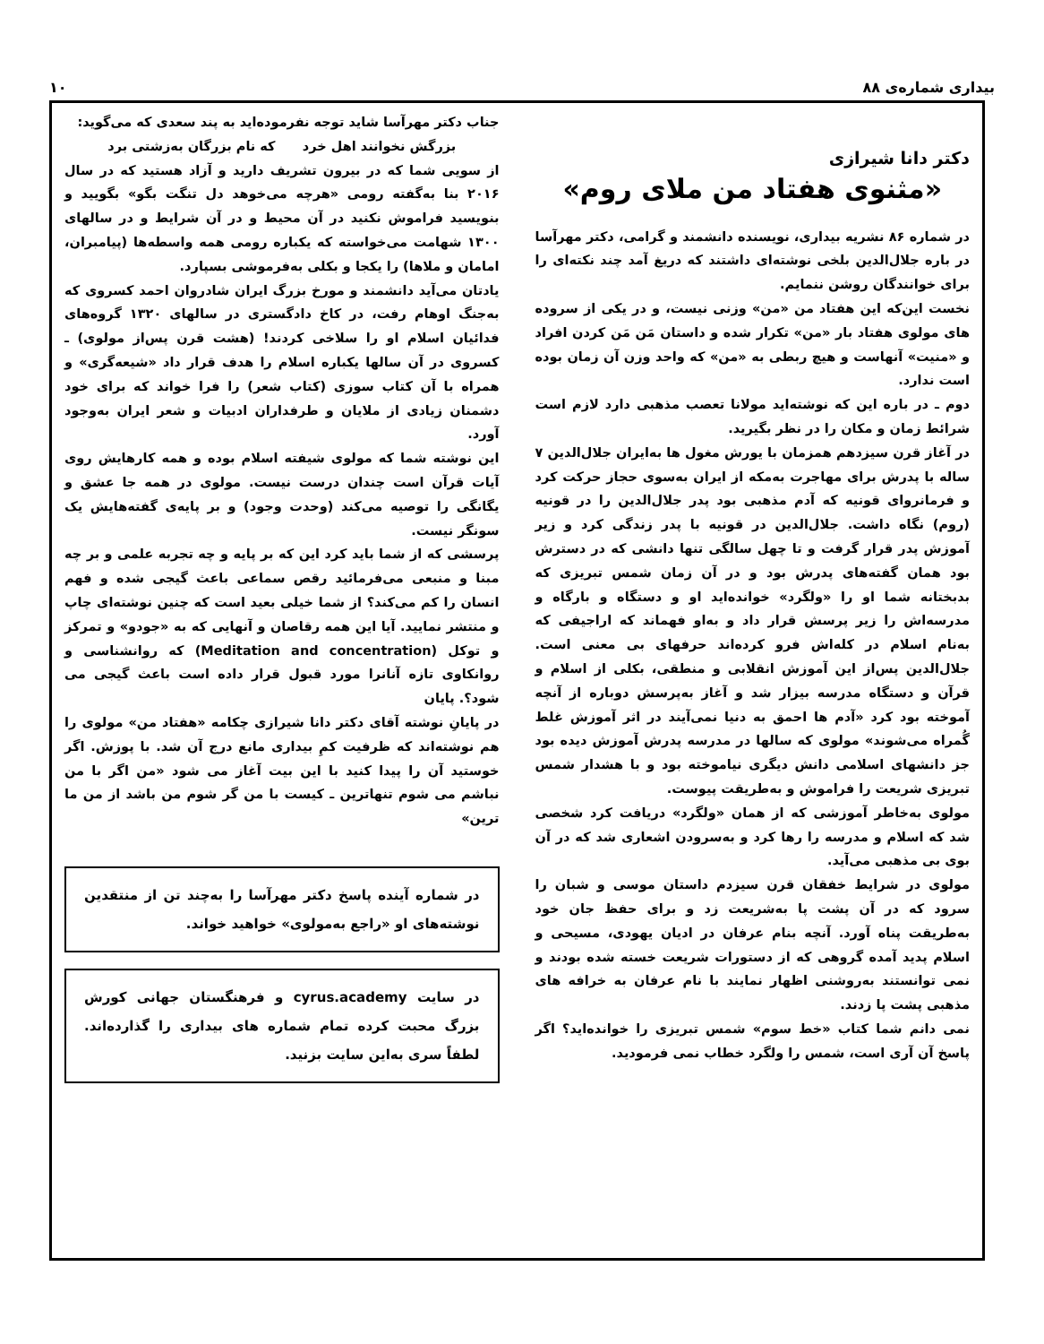بیداری شماره‌ی ۸۸ ۱۰
دکتر دانا شیرازی
«مثنوی هفتاد من ملای روم»
در شماره ۸۶ نشریه بیداری، نویسنده دانشمند و گرامی، دکتر مهرآسا در باره جلال‌الدین بلخی نوشته‌ای داشتند که دریغ آمد چند نکته‌ای را برای خوانندگان روشن ننمایم.
نخست این‌که این هفتاد من «من» وزنی نیست، و در یکی از سروده های مولوی هفتاد بار «من» تکرار شده و داستان مَن مَن کردن افراد و «منیت» آنهاست و هیچ ربطی به «من» که واحد وزن آن زمان بوده است ندارد.
دوم ـ در باره این که نوشته‌اید مولانا تعصب مذهبی دارد لازم است شرائط زمان و مکان را در نظر بگیرید.
در آغاز قرن سیزدهم همزمان با یورش مغول ها به‌ایران جلال‌الدین ۷ ساله با پدرش برای مهاجرت به‌مکه از ایران به‌سوی حجاز حرکت کرد و فرمانروای قونیه که آدم مذهبی بود پدر جلال‌الدین را در قونیه (روم) نگاه داشت. جلال‌الدین در قونیه با پدر زندگی کرد و زیر آموزش پدر قرار گرفت و تا چهل سالگی تنها دانشی که در دسترش بود همان گفته‌های پدرش بود و در آن زمان شمس تبریزی که بدبختانه شما او را «ولگرد» خوانده‌اید او و دستگاه و بارگاه و مدرسه‌اش را زیر پرسش قرار داد و به‌او فهماند که اراجیفی که به‌نام اسلام در کله‌اش فرو کرده‌اند حرفهای بی معنی است. جلال‌الدین پس‌از این آموزش انقلابی و منطقی، بکلی از اسلام و قرآن و دستگاه مدرسه بیزار شد و آغاز به‌پرسش دوباره از آنچه آموخته بود کرد «آدم ها احمق به دنیا نمی‌آیند در اثر آموزش غلط گُمراه می‌شوند» مولوی که سالها در مدرسه پدرش آموزش دیده بود جز دانشهای اسلامی دانش دیگری نیاموخته بود و با هشدار شمس تبریزی شریعت را فراموش و به‌طریقت پیوست.
مولوی به‌خاطر آموزشی که از همان «ولگرد» دریافت کرد شخصی شد که اسلام و مدرسه را رها کرد و به‌سرودن اشعاری شد که در آن بوی بی مذهبی می‌آید.
مولوی در شرایط خفقان قرن سیزدم داستان موسی و شبان را سرود که در آن پشت پا به‌شریعت زد و برای حفظ جان خود به‌طریقت پناه آورد. آنچه بنام عرفان در ادیان یهودی، مسیحی و اسلام پدید آمده گروهی که از دستورات شریعت خسته شده بودند و نمی توانستند به‌روشنی اظهار نمایند با نام عرفان به خرافه های مذهبی پشت پا زدند.
نمی دانم شما کتاب «خط سوم» شمس تبریزی را خوانده‌اید؟ اگر پاسخ آن آری است، شمس را ولگرد خطاب نمی فرمودید.
جناب دکتر مهرآسا شاید توجه نفرموده‌اید به پند سعدی که می‌گوید:
بزرگش نخوانند اهل خرد که نام بزرگان به‌زشتی برد
از سویی شما که در بیرون تشریف دارید و آزاد هستید که در سال ۲۰۱۶ بنا به‌گفته رومی «هرچه می‌خوهد دل تنگت بگو» بگویید و بنویسید فراموش نکنید در آن محیط و در آن شرایط و در سالهای ۱۳۰۰ شهامت می‌خواسته که یکباره رومی همه واسطه‌ها (پیامبران، امامان و ملاها) را یکجا و بکلی به‌فرموشی بسپارد.
یادتان می‌آید دانشمند و مورخ بزرگ ایران شادروان احمد کسروی که به‌جنگ اوهام رفت، در کاخ دادگستری در سالهای ۱۳۲۰ گروه‌های فدائیان اسلام او را سلاخی کردند! (هشت قرن پس‌از مولوی) ـ کسروی در آن سالها یکباره اسلام را هدف قرار داد «شیعه‌گری» و همراه با آن کتاب سوزی (کتاب شعر) را فرا خواند که برای خود دشمنان زیادی از ملایان و طرفداران ادبیات و شعر ایران به‌وجود آورد.
این نوشته شما که مولوی شیفته اسلام بوده و همه کارهایش روی آیات قرآن است چندان درست نیست. مولوی در همه جا عشق و یگانگی را توصیه می‌کند (وحدت وجود) و بر پایه‌ی گفته‌هایش یک سونگر نیست.
پرسشی که از شما باید کرد این که بر پایه و چه تجربه علمی و بر چه مبنا و منبعی می‌فرمائید رقص سماعی باعث گیجی شده و فهم انسان را کم می‌کند؟ از شما خیلی بعید است که چنین نوشته‌ای چاپ و منتشر نمایید. آیا این همه رقاصان و آنهایی که به «جودو» و تمرکز و توکل (Meditation and concentration) که روانشناسی و روانکاوی تازه آنانرا مورد قبول قرار داده است باعث گیجی می شود؟. پایان
در پایانِ نوشته آقای دکتر دانا شیرازی چکامه «هفتاد من» مولوی را هم نوشته‌اند که ظرفیت کمِ بیداری مانع درج آن شد. با پوزش. اگر خوستید آن را پیدا کنید با این بیت آغاز می شود «من اگر با من نباشم می شوم تنهاترین ـ کیست با من گر شوم من باشد از من ما ترین»
در شماره آینده پاسخ دکتر مهرآسا را به‌چند تن از منتقدین نوشته‌های او «راجع به‌مولوی» خواهید خواند.
در سایت cyrus.academy و فرهنگستان جهانی کورش بزرگ محبت کرده تمام شماره های بیداری را گذارده‌اند. لطفاً سری به‌این سایت بزنید.